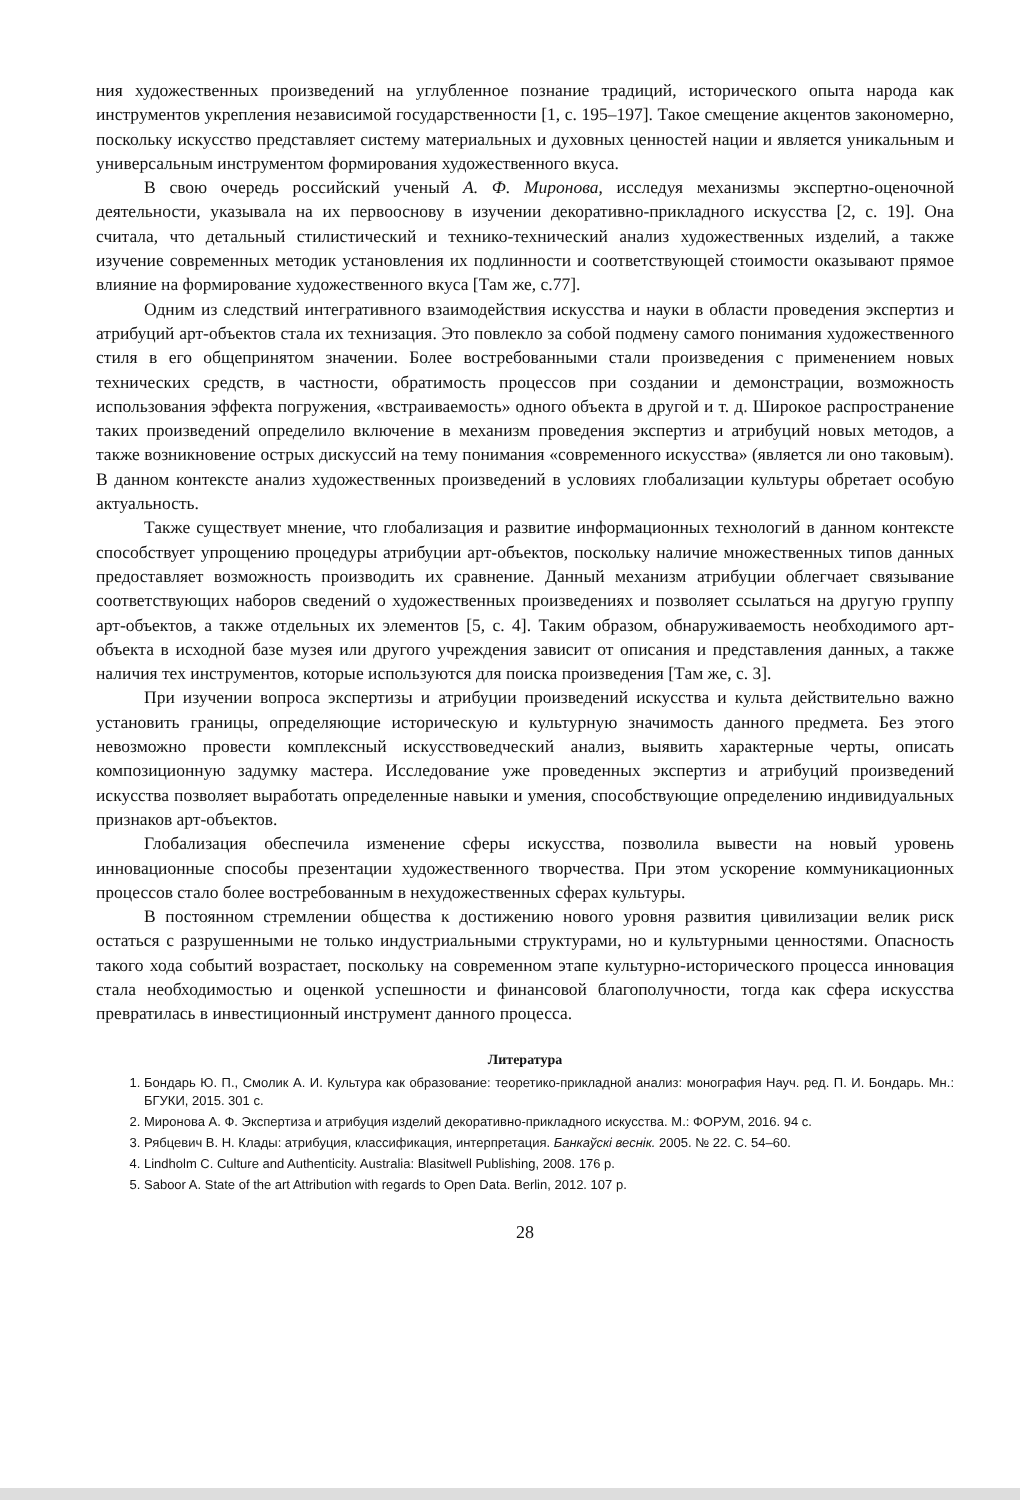ния художественных произведений на углубленное познание традиций, исторического опыта народа как инструментов укрепления независимой государственности [1, с. 195–197]. Такое смещение акцентов закономерно, поскольку искусство представляет систему материальных и духовных ценностей нации и является уникальным и универсальным инструментом формирования художественного вкуса.
В свою очередь российский ученый А. Ф. Миронова, исследуя механизмы экспертно-оценочной деятельности, указывала на их первооснову в изучении декоративно-прикладного искусства [2, с. 19]. Она считала, что детальный стилистический и технико-технический анализ художественных изделий, а также изучение современных методик установления их подлинности и соответствующей стоимости оказывают прямое влияние на формирование художественного вкуса [Там же, с.77].
Одним из следствий интегративного взаимодействия искусства и науки в области проведения экспертиз и атрибуций арт-объектов стала их технизация. Это повлекло за собой подмену самого понимания художественного стиля в его общепринятом значении. Более востребованными стали произведения с применением новых технических средств, в частности, обратимость процессов при создании и демонстрации, возможность использования эффекта погружения, «встраиваемость» одного объекта в другой и т. д. Широкое распространение таких произведений определило включение в механизм проведения экспертиз и атрибуций новых методов, а также возникновение острых дискуссий на тему понимания «современного искусства» (является ли оно таковым). В данном контексте анализ художественных произведений в условиях глобализации культуры обретает особую актуальность.
Также существует мнение, что глобализация и развитие информационных технологий в данном контексте способствует упрощению процедуры атрибуции арт-объектов, поскольку наличие множественных типов данных предоставляет возможность производить их сравнение. Данный механизм атрибуции облегчает связывание соответствующих наборов сведений о художественных произведениях и позволяет ссылаться на другую группу арт-объектов, а также отдельных их элементов [5, с. 4]. Таким образом, обнаруживаемость необходимого арт-объекта в исходной базе музея или другого учреждения зависит от описания и представления данных, а также наличия тех инструментов, которые используются для поиска произведения [Там же, с. 3].
При изучении вопроса экспертизы и атрибуции произведений искусства и культа действительно важно установить границы, определяющие историческую и культурную значимость данного предмета. Без этого невозможно провести комплексный искусствоведческий анализ, выявить характерные черты, описать композиционную задумку мастера. Исследование уже проведенных экспертиз и атрибуций произведений искусства позволяет выработать определенные навыки и умения, способствующие определению индивидуальных признаков арт-объектов.
Глобализация обеспечила изменение сферы искусства, позволила вывести на новый уровень инновационные способы презентации художественного творчества. При этом ускорение коммуникационных процессов стало более востребованным в нехудожественных сферах культуры.
В постоянном стремлении общества к достижению нового уровня развития цивилизации велик риск остаться с разрушенными не только индустриальными структурами, но и культурными ценностями. Опасность такого хода событий возрастает, поскольку на современном этапе культурно-исторического процесса инновация стала необходимостью и оценкой успешности и финансовой благополучности, тогда как сфера искусства превратилась в инвестиционный инструмент данного процесса.
Литература
1. Бондарь Ю. П., Смолик А. И. Культура как образование: теоретико-прикладной анализ: монография Науч. ред. П. И. Бондарь. Мн.: БГУКИ, 2015. 301 с.
2. Миронова А. Ф. Экспертиза и атрибуция изделий декоративно-прикладного искусства. М.: ФОРУМ, 2016. 94 с.
3. Рябцевич В. Н. Клады: атрибуция, классификация, интерпретация. Банкаўскі веснік. 2005. № 22. С. 54–60.
4. Lindholm C. Culture and Authenticity. Australia: Blasitwell Publishing, 2008. 176 p.
5. Saboor A. State of the art Attribution with regards to Open Data. Berlin, 2012. 107 p.
28